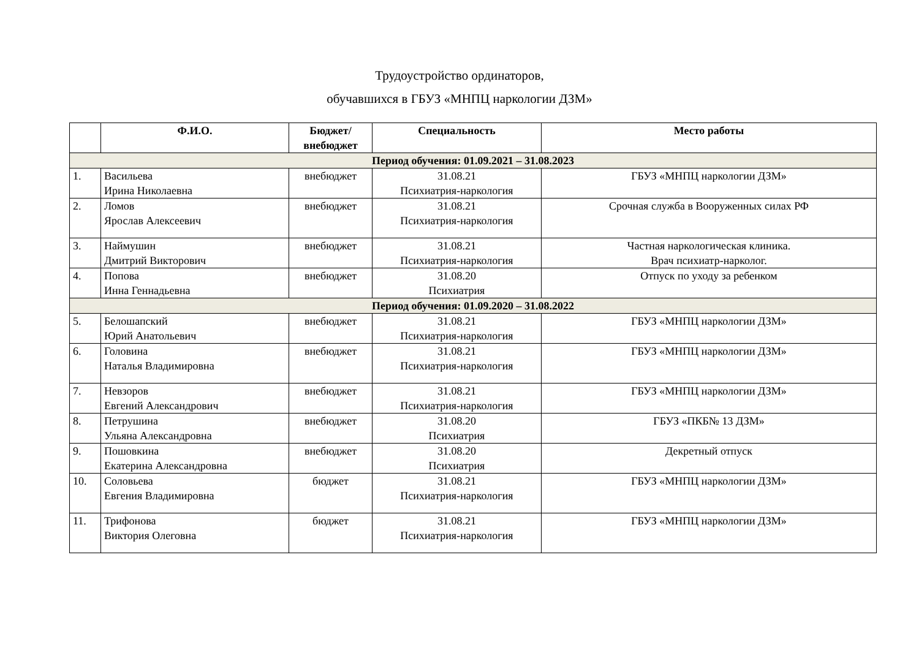Трудоустройство ординаторов,
обучавшихся в ГБУЗ «МНПЦ наркологии ДЗМ»
| | Ф.И.О. | Бюджет/ внебюджет | Специальность | Место работы |
| --- | --- | --- | --- | --- |
| Период обучения: 01.09.2021 – 31.08.2023 | | | | |
| 1. | Васильева Ирина Николаевна | внебюджет | 31.08.21 Психиатрия-наркология | ГБУЗ «МНПЦ наркологии ДЗМ» |
| 2. | Ломов Ярослав Алексеевич | внебюджет | 31.08.21 Психиатрия-наркология | Срочная служба в Вооруженных силах РФ |
| 3. | Наймушин Дмитрий Викторович | внебюджет | 31.08.21 Психиатрия-наркология | Частная наркологическая клиника. Врач психиатр-нарколог. |
| 4. | Попова Инна Геннадьевна | внебюджет | 31.08.20 Психиатрия | Отпуск по уходу за ребенком |
| Период обучения: 01.09.2020 – 31.08.2022 | | | | |
| 5. | Белошапский Юрий Анатольевич | внебюджет | 31.08.21 Психиатрия-наркология | ГБУЗ «МНПЦ наркологии ДЗМ» |
| 6. | Головина Наталья Владимировна | внебюджет | 31.08.21 Психиатрия-наркология | ГБУЗ «МНПЦ наркологии ДЗМ» |
| 7. | Невзоров Евгений Александрович | внебюджет | 31.08.21 Психиатрия-наркология | ГБУЗ «МНПЦ наркологии ДЗМ» |
| 8. | Петрушина Ульяна Александровна | внебюджет | 31.08.20 Психиатрия | ГБУЗ «ПКБ№ 13 ДЗМ» |
| 9. | Пошовкина Екатерина Александровна | внебюджет | 31.08.20 Психиатрия | Декретный отпуск |
| 10. | Соловьева Евгения Владимировна | бюджет | 31.08.21 Психиатрия-наркология | ГБУЗ «МНПЦ наркологии ДЗМ» |
| 11. | Трифонова Виктория Олеговна | бюджет | 31.08.21 Психиатрия-наркология | ГБУЗ «МНПЦ наркологии ДЗМ» |